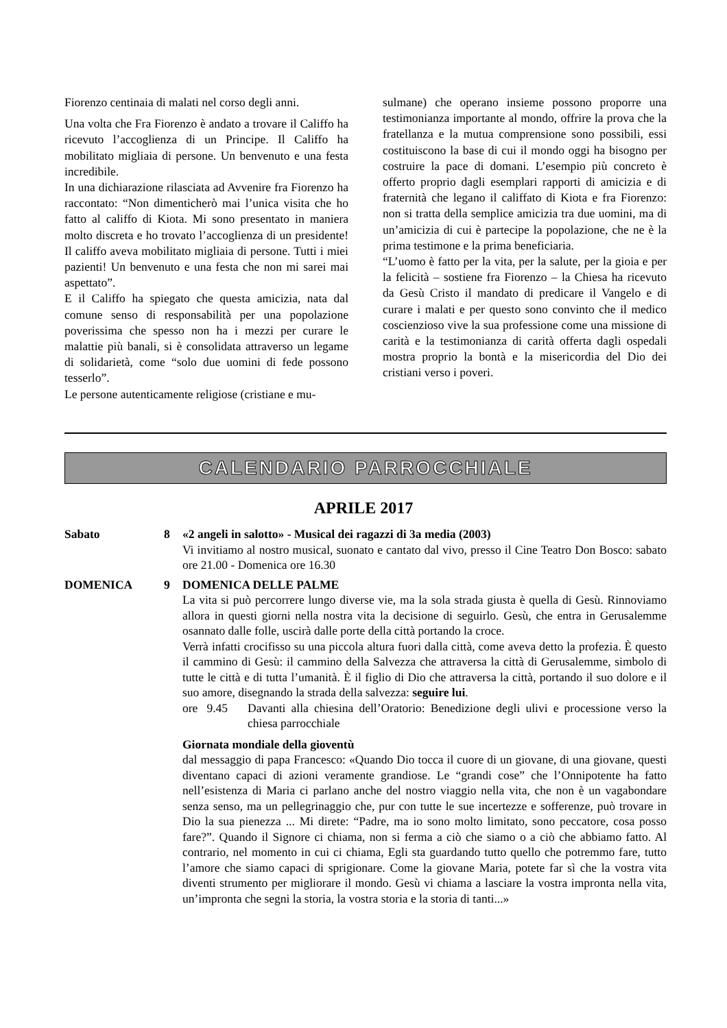Fiorenzo centinaia di malati nel corso degli anni.
Una volta che Fra Fiorenzo è andato a trovare il Califfo ha ricevuto l’accoglienza di un Principe. Il Califfo ha mobilitato migliaia di persone. Un benvenuto e una festa incredibile.
In una dichiarazione rilasciata ad Avvenire fra Fiorenzo ha raccontato: “Non dimenticherò mai l’unica visita che ho fatto al califfo di Kiota. Mi sono presentato in maniera molto discreta e ho trovato l’accoglienza di un presidente! Il califfo aveva mobilitato migliaia di persone. Tutti i miei pazienti! Un benvenuto e una festa che non mi sarei mai aspettato”.
E il Califfo ha spiegato che questa amicizia, nata dal comune senso di responsabilità per una popolazione poverissima che spesso non ha i mezzi per curare le malattie più banali, si è consolidata attraverso un legame di solidarietà, come “solo due uomini di fede possono tesserlo”.
Le persone autenticamente religiose (cristiane e mu-
sulmane) che operano insieme possono proporre una testimonianza importante al mondo, offrire la prova che la fratellanza e la mutua comprensione sono possibili, essi costituiscono la base di cui il mondo oggi ha bisogno per costruire la pace di domani. L’esempio più concreto è offerto proprio dagli esemplari rapporti di amicizia e di fraternità che legano il califfato di Kiota e fra Fiorenzo: non si tratta della semplice amicizia tra due uomini, ma di un’amicizia di cui è partecipe la popolazione, che ne è la prima testimone e la prima beneficiaria.
“L’uomo è fatto per la vita, per la salute, per la gioia e per la felicità – sostiene fra Fiorenzo – la Chiesa ha ricevuto da Gesù Cristo il mandato di predicare il Vangelo e di curare i malati e per questo sono convinto che il medico coscienzioso vive la sua professione come una missione di carità e la testimonianza di carità offerta dagli ospedali mostra proprio la bontà e la misericordia del Dio dei cristiani verso i poveri.
CALENDARIO PARROCCHIALE
APRILE 2017
Sabato 8 «2 angeli in salotto» - Musical dei ragazzi di 3a media (2003)
Vi invitiamo al nostro musical, suonato e cantato dal vivo, presso il Cine Teatro Don Bosco: sabato ore 21.00 - Domenica ore 16.30
DOMENICA 9 DOMENICA DELLE PALME
La vita si può percorrere lungo diverse vie, ma la sola strada giusta è quella di Gesù. Rinnoviamo allora in questi giorni nella nostra vita la decisione di seguirlo. Gesù, che entra in Gerusalemme osannato dalle folle, uscirà dalle porte della città portando la croce.
Verrà infatti crocifisso su una piccola altura fuori dalla città, come aveva detto la profezia. È questo il cammino di Gesù: il cammino della Salvezza che attraversa la città di Gerusalemme, simbolo di tutte le città e di tutta l’umanità. È il figlio di Dio che attraversa la città, portando il suo dolore e il suo amore, disegnando la strada della salvezza: seguire lui.
ore 9.45 Davanti alla chiesina dell’Oratorio: Benedizione degli ulivi e processione verso la chiesa parrocchiale
Giornata mondiale della gioventù
dal messaggio di papa Francesco: «Quando Dio tocca il cuore di un giovane, di una giovane, questi diventano capaci di azioni veramente grandiose. Le “grandi cose” che l’Onnipotente ha fatto nell’esistenza di Maria ci parlano anche del nostro viaggio nella vita, che non è un vagabondare senza senso, ma un pellegrinaggio che, pur con tutte le sue incertezze e sofferenze, può trovare in Dio la sua pienezza ... Mi direte: “Padre, ma io sono molto limitato, sono peccatore, cosa posso fare?”. Quando il Signore ci chiama, non si ferma a ciò che siamo o a ciò che abbiamo fatto. Al contrario, nel momento in cui ci chiama, Egli sta guardando tutto quello che potremmo fare, tutto l’amore che siamo capaci di sprigionare. Come la giovane Maria, potete far sì che la vostra vita diventi strumento per migliorare il mondo. Gesù vi chiama a lasciare la vostra impronta nella vita, un’impronta che segni la storia, la vostra storia e la storia di tanti...»